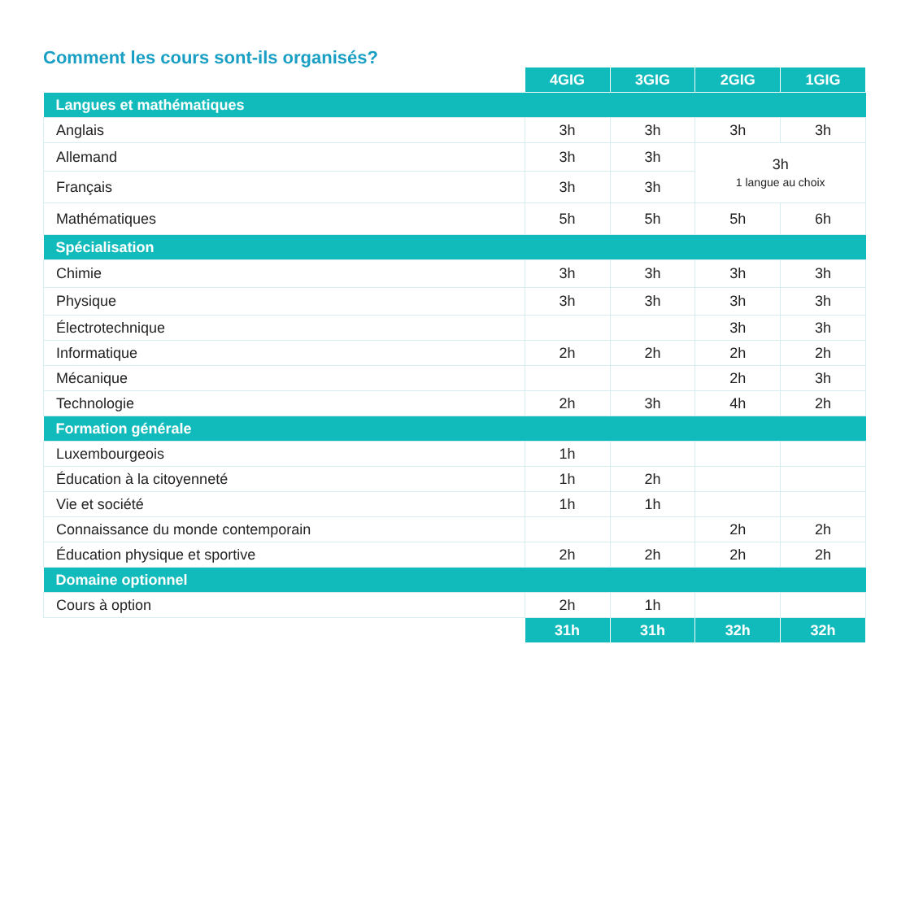Comment les cours sont-ils organisés?
| | 4GIG | 3GIG | 2GIG | 1GIG |
| Langues et mathématiques | | | | |
| Anglais | 3h | 3h | 3h | 3h |
| Allemand | 3h | 3h | 3h 1 langue au choix | |
| Français | 3h | 3h | | |
| Mathématiques | 5h | 5h | 5h | 6h |
| Spécialisation | | | | |
| Chimie | 3h | 3h | 3h | 3h |
| Physique | 3h | 3h | 3h | 3h |
| Électrotechnique | | | 3h | 3h |
| Informatique | 2h | 2h | 2h | 2h |
| Mécanique | | | 2h | 3h |
| Technologie | 2h | 3h | 4h | 2h |
| Formation générale | | | | |
| Luxembourgeois | 1h | | | |
| Éducation à la citoyenneté | 1h | 2h | | |
| Vie et société | 1h | 1h | | |
| Connaissance du monde contemporain | | | 2h | 2h |
| Éducation physique et sportive | 2h | 2h | 2h | 2h |
| Domaine optionnel | | | | |
| Cours à option | 2h | 1h | | |
| | 31h | 31h | 32h | 32h |